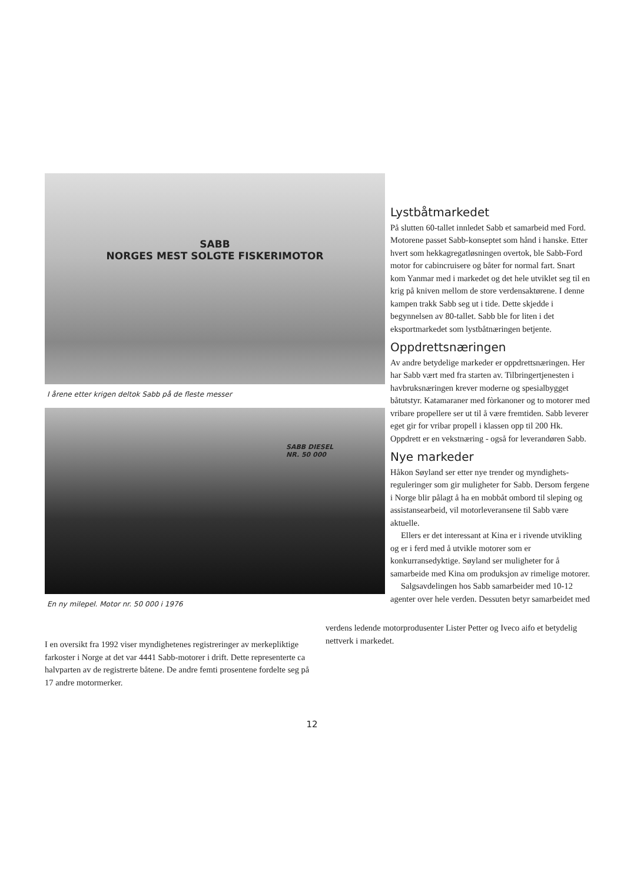SABB
NORGES MEST SOLGTE FISKERIMOTOR
I årene etter krigen deltok Sabb på de fleste messer
SABB DIESEL
NR. 50 000
En ny milepel. Motor nr. 50 000 i 1976
Lystbåtmarkedet
På slutten 60-tallet innledet Sabb et samarbeid med Ford. Motorene passet Sabb-konseptet som hånd i hanske. Etter hvert som hekkagregatløsningen overtok, ble Sabb-Ford motor for cabincruisere og båter for normal fart. Snart kom Yanmar med i markedet og det hele utviklet seg til en krig på kniven mellom de store verdensaktørene. I denne kampen trakk Sabb seg ut i tide. Dette skjedde i begynnelsen av 80-tallet. Sabb ble for liten i det eksportmarkedet som lystbåtnæringen betjente.
Oppdrettsnæringen
Av andre betydelige markeder er oppdrettsnæringen. Her har Sabb vært med fra starten av. Tilbringertjenesten i havbruksnæringen krever moderne og spesialbygget båtutstyr. Katamaraner med fòrkanoner og to motorer med vribare propellere ser ut til å være fremtiden. Sabb leverer eget gir for vribar propell i klassen opp til 200 Hk. Oppdrett er en vekstnæring - også for leverandøren Sabb.
Nye markeder
Håkon Søyland ser etter nye trender og myndighets-reguleringer som gir muligheter for Sabb. Dersom fergene i Norge blir pålagt å ha en mobbåt ombord til sleping og assistansearbeid, vil motorleveransene til Sabb være aktuelle.
Ellers er det interessant at Kina er i rivende utvikling og er i ferd med å utvikle motorer som er konkurransedyktige. Søyland ser muligheter for å samarbeide med Kina om produksjon av rimelige motorer.
Salgsavdelingen hos Sabb samarbeider med 10-12 agenter over hele verden. Dessuten betyr samarbeidet med
verdens ledende motorprodusenter Lister Petter og Iveco aifo et betydelig nettverk i markedet.
I en oversikt fra 1992 viser myndighetenes registreringer av merkepliktige farkoster i Norge at det var 4441 Sabb-motorer i drift. Dette representerte ca halvparten av de registrerte båtene. De andre femti prosentene fordelte seg på 17 andre motormerker.
12